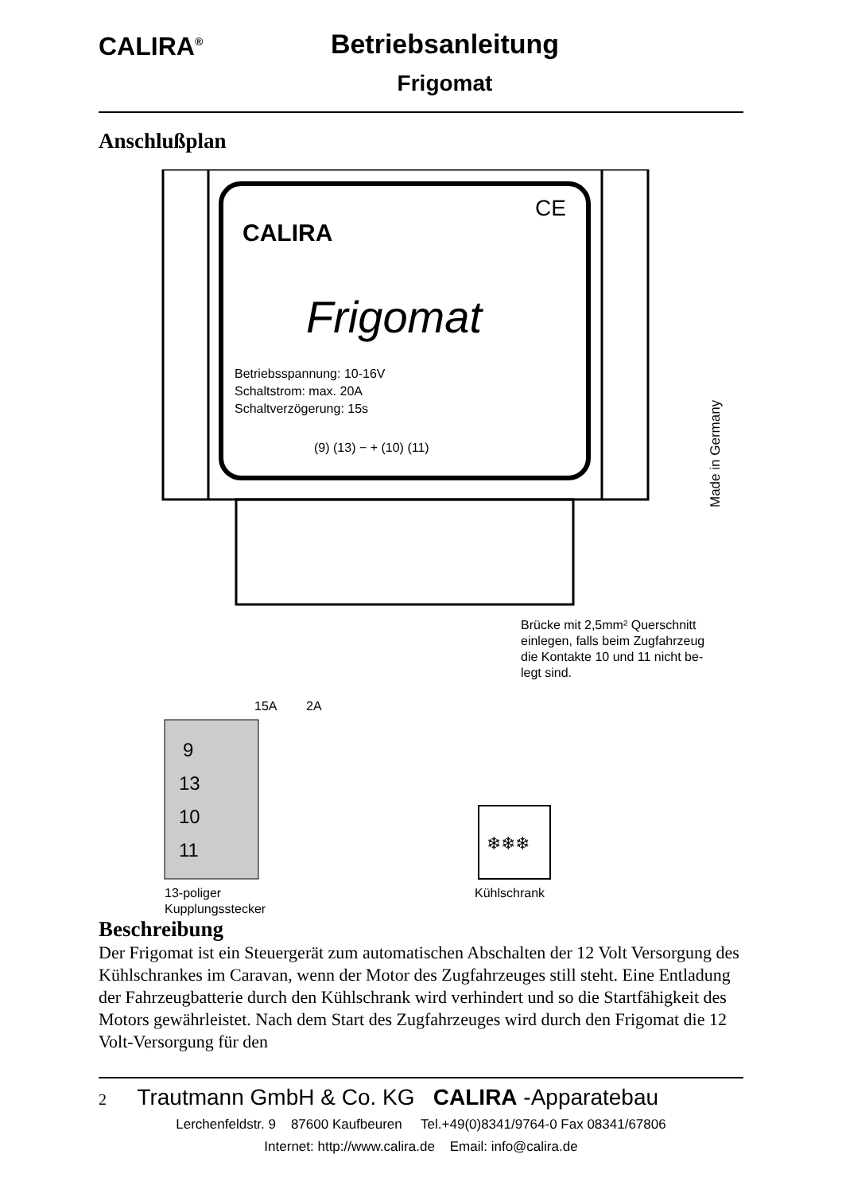CALIRA<sup>®</sup>
Betriebsanleitung
Frigomat
Anschlußplan
CALIRA
CE
Frigomat
Betriebsspannung: 10-16V
Schaltstrom: max. 20A
Schaltverzögerung: 15s
(9) (13) − + (10) (11)
Brücke mit 2,5mm² Querschnitt
einlegen, falls beim Zugfahrzeug
die Kontakte 10 und 11 nicht be-
legt sind.
15A
2A
9
13
10
11
❄❄❄
13-poliger
Kupplungsstecker
Kühlschrank
Made in Germany
Beschreibung
Der Frigomat ist ein Steuergerät zum automatischen Abschalten der 12 Volt Versorgung des Kühlschrankes im Caravan, wenn der Motor des Zugfahrzeuges still steht. Eine Entladung der Fahrzeugbatterie durch den Kühlschrank wird verhindert und so die Startfähigkeit des Motors gewährleistet. Nach dem Start des Zugfahrzeuges wird durch den Frigomat die 12 Volt-Versorgung für den
2 Trautmann GmbH & Co. KG CALIRA -Apparatebau
Lerchenfeldstr. 9 87600 Kaufbeuren Tel.+49(0)8341/9764-0 Fax 08341/67806
Internet: http://www.calira.de Email: info@calira.de